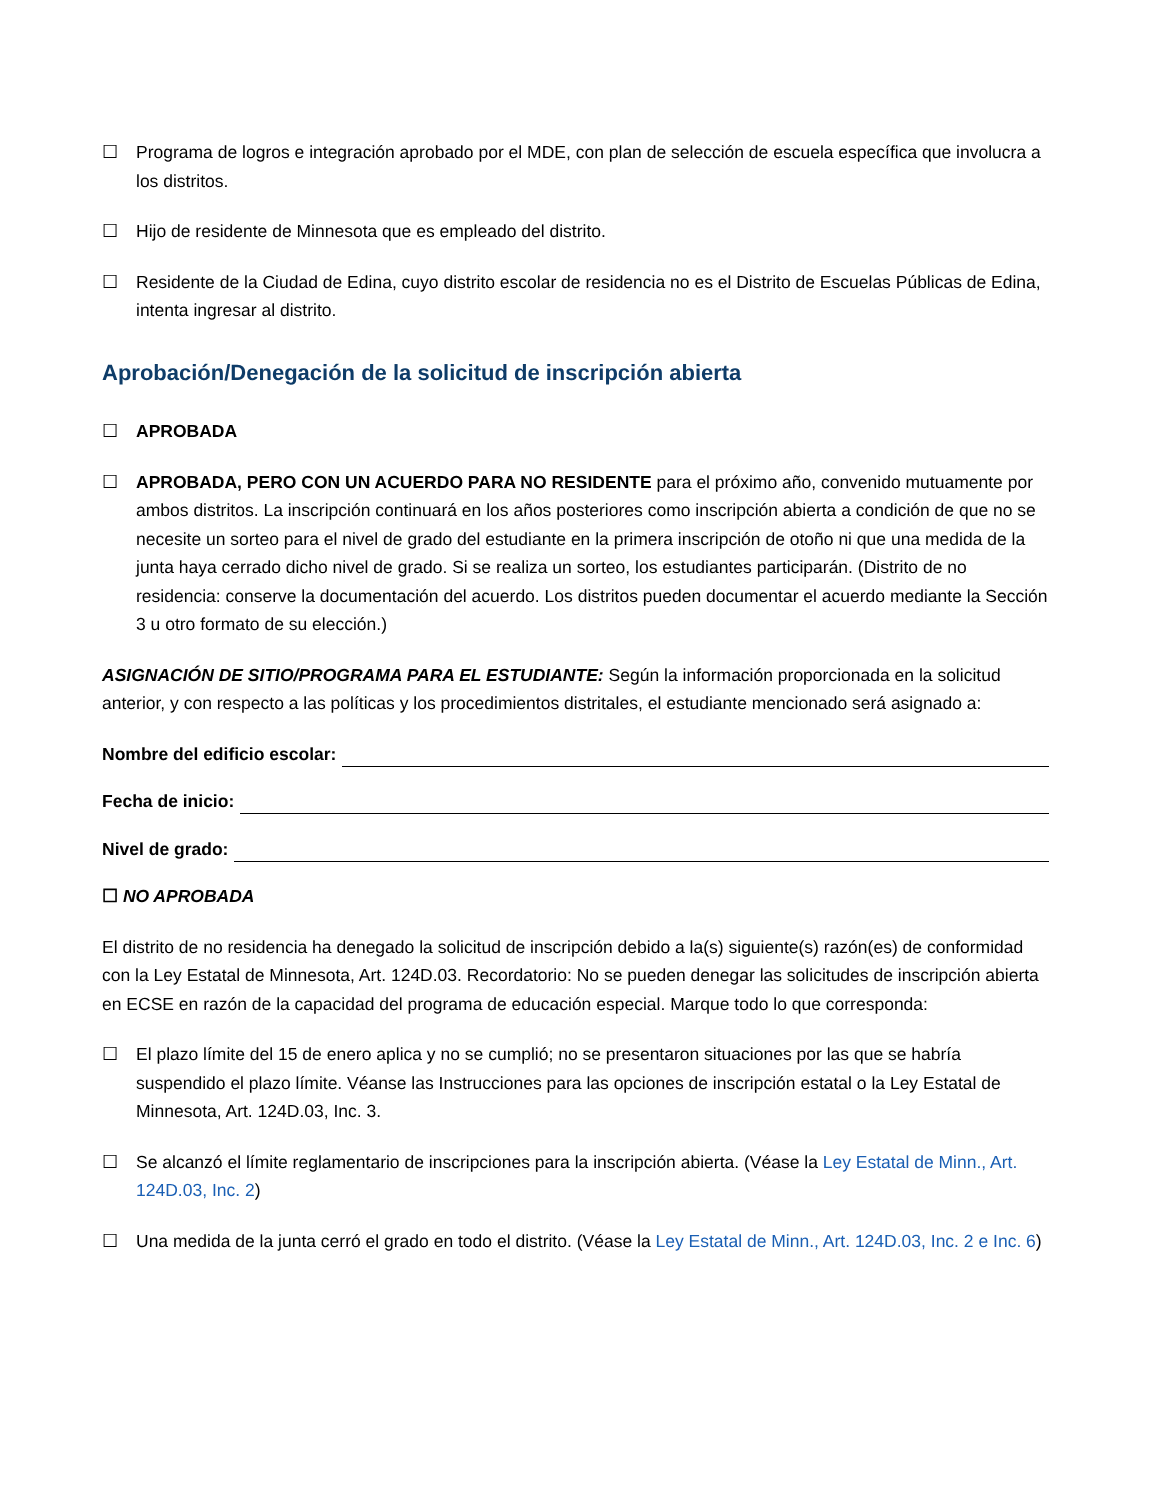☐ Programa de logros e integración aprobado por el MDE, con plan de selección de escuela específica que involucra a los distritos.
☐ Hijo de residente de Minnesota que es empleado del distrito.
☐ Residente de la Ciudad de Edina, cuyo distrito escolar de residencia no es el Distrito de Escuelas Públicas de Edina, intenta ingresar al distrito.
Aprobación/Denegación de la solicitud de inscripción abierta
☐ APROBADA
☐ APROBADA, PERO CON UN ACUERDO PARA NO RESIDENTE para el próximo año, convenido mutuamente por ambos distritos. La inscripción continuará en los años posteriores como inscripción abierta a condición de que no se necesite un sorteo para el nivel de grado del estudiante en la primera inscripción de otoño ni que una medida de la junta haya cerrado dicho nivel de grado. Si se realiza un sorteo, los estudiantes participarán. (Distrito de no residencia: conserve la documentación del acuerdo. Los distritos pueden documentar el acuerdo mediante la Sección 3 u otro formato de su elección.)
ASIGNACIÓN DE SITIO/PROGRAMA PARA EL ESTUDIANTE: Según la información proporcionada en la solicitud anterior, y con respecto a las políticas y los procedimientos distritales, el estudiante mencionado será asignado a:
Nombre del edificio escolar:
Fecha de inicio:
Nivel de grado:
☐ NO APROBADA
El distrito de no residencia ha denegado la solicitud de inscripción debido a la(s) siguiente(s) razón(es) de conformidad con la Ley Estatal de Minnesota, Art. 124D.03. Recordatorio: No se pueden denegar las solicitudes de inscripción abierta en ECSE en razón de la capacidad del programa de educación especial. Marque todo lo que corresponda:
☐ El plazo límite del 15 de enero aplica y no se cumplió; no se presentaron situaciones por las que se habría suspendido el plazo límite. Véanse las Instrucciones para las opciones de inscripción estatal o la Ley Estatal de Minnesota, Art. 124D.03, Inc. 3.
☐ Se alcanzó el límite reglamentario de inscripciones para la inscripción abierta. (Véase la Ley Estatal de Minn., Art. 124D.03, Inc. 2)
☐ Una medida de la junta cerró el grado en todo el distrito. (Véase la Ley Estatal de Minn., Art. 124D.03, Inc. 2 e Inc. 6)